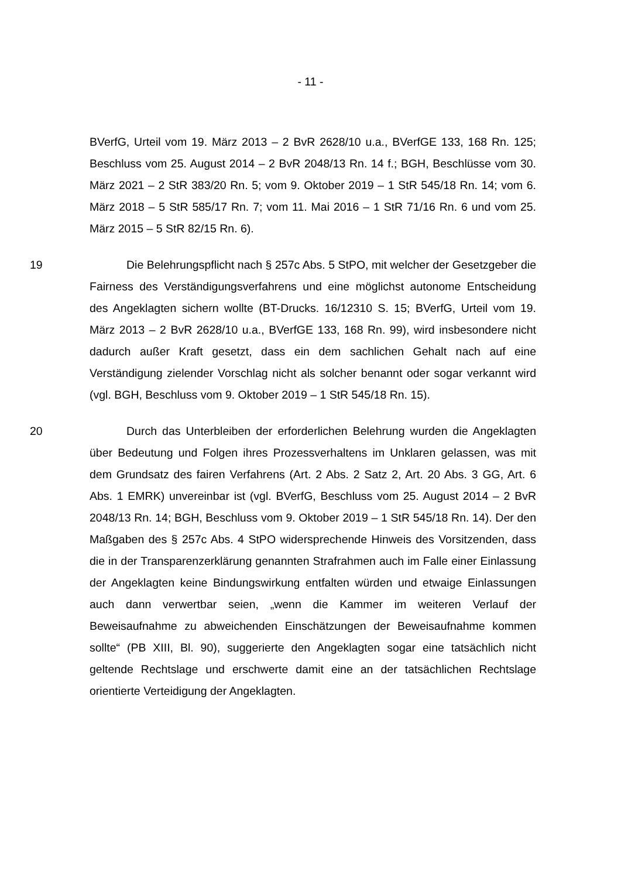- 11 -
BVerfG, Urteil vom 19. März 2013 – 2 BvR 2628/10 u.a., BVerfGE 133, 168 Rn. 125; Beschluss vom 25. August 2014 – 2 BvR 2048/13 Rn. 14 f.; BGH, Beschlüsse vom 30. März 2021 – 2 StR 383/20 Rn. 5; vom 9. Oktober 2019 – 1 StR 545/18 Rn. 14; vom 6. März 2018 – 5 StR 585/17 Rn. 7; vom 11. Mai 2016 – 1 StR 71/16 Rn. 6 und vom 25. März 2015 – 5 StR 82/15 Rn. 6).
19 Die Belehrungspflicht nach § 257c Abs. 5 StPO, mit welcher der Gesetzgeber die Fairness des Verständigungsverfahrens und eine möglichst autonome Entscheidung des Angeklagten sichern wollte (BT-Drucks. 16/12310 S. 15; BVerfG, Urteil vom 19. März 2013 – 2 BvR 2628/10 u.a., BVerfGE 133, 168 Rn. 99), wird insbesondere nicht dadurch außer Kraft gesetzt, dass ein dem sachlichen Gehalt nach auf eine Verständigung zielender Vorschlag nicht als solcher benannt oder sogar verkannt wird (vgl. BGH, Beschluss vom 9. Oktober 2019 – 1 StR 545/18 Rn. 15).
20 Durch das Unterbleiben der erforderlichen Belehrung wurden die Angeklagten über Bedeutung und Folgen ihres Prozessverhaltens im Unklaren gelassen, was mit dem Grundsatz des fairen Verfahrens (Art. 2 Abs. 2 Satz 2, Art. 20 Abs. 3 GG, Art. 6 Abs. 1 EMRK) unvereinbar ist (vgl. BVerfG, Beschluss vom 25. August 2014 – 2 BvR 2048/13 Rn. 14; BGH, Beschluss vom 9. Oktober 2019 – 1 StR 545/18 Rn. 14). Der den Maßgaben des § 257c Abs. 4 StPO widersprechende Hinweis des Vorsitzenden, dass die in der Transparenzerklärung genannten Strafrahmen auch im Falle einer Einlassung der Angeklagten keine Bindungswirkung entfalten würden und etwaige Einlassungen auch dann verwertbar seien, „wenn die Kammer im weiteren Verlauf der Beweisaufnahme zu abweichenden Einschätzungen der Beweisaufnahme kommen sollte“ (PB XIII, Bl. 90), suggerierte den Angeklagten sogar eine tatsächlich nicht geltende Rechtslage und erschwerte damit eine an der tatsächlichen Rechtslage orientierte Verteidigung der Angeklagten.